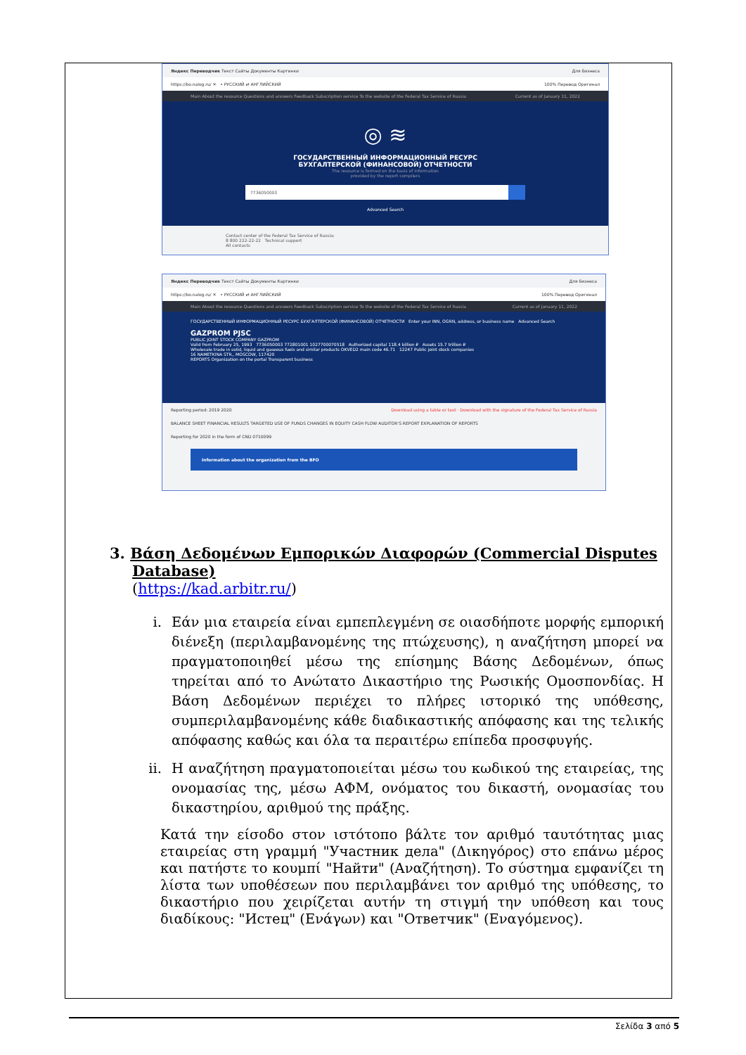Яндекс Переводчик Текст Сайты Документы Картинки Для бизнеса
https://bo.nalog.ru/ ✕ • РУССКИЙ ⇄ АНГЛИЙСКИЙ 100% Перевод Оригинал
Main About the resource Questions and answers Feedback Subscription service To the website of the Federal Tax Service of Russia Current as of January 11, 2022
◎ ≋
ГОСУДАРСТВЕННЫЙ ИНФОРМАЦИОННЫЙ РЕСУРС
БУХГАЛТЕРСКОЙ (ФИНАНСОВОЙ) ОТЧЕТНОСТИ
The resource is formed on the basis of information
provided by the report compilers
7736050003
Advanced Search
Contact center of the Federal Tax Service of Russia:
8 800 222-22-22 Technical support
All contacts
Яндекс Переводчик Текст Сайты Документы Картинки Для бизнеса
https://bo.nalog.ru/ ✕ • РУССКИЙ ⇄ АНГЛИЙСКИЙ 100% Перевод Оригинал
Main About the resource Questions and answers Feedback Subscription service To the website of the Federal Tax Service of Russia Current as of January 11, 2022
ГОСУДАРСТВЕННЫЙ ИНФОРМАЦИОННЫЙ РЕСУРС БУХГАЛТЕРСКОЙ (ФИНАНСОВОЙ) ОТЧЕТНОСТИ Enter your INN, OGRN, address, or business name Advanced Search
GAZPROM PJSC
PUBLIC JOINT STOCK COMPANY GAZPROM
Valid from February 25, 1993 7736050003 772801001 1027700070518 Authorized capital 118.4 billion ₽ Assets 15.7 trillion ₽
Wholesale trade in solid, liquid and gaseous fuels and similar products OKVED2 main code 46.71 12247 Public joint stock companies
16 NAMETKINA STR., MOSCOW, 117420
REPORTS Organization on the portal Transparent business
Reporting period: 2019 2020 Download using a table or text · Download with the signature of the Federal Tax Service of Russia
BALANCE SHEET FINANCIAL RESULTS TARGETED USE OF FUNDS CHANGES IN EQUITY CASH FLOW AUDITOR'S REPORT EXPLANATION OF REPORTS
Reporting for 2020 in the form of CND 0710099
Information about the organization from the BFO
3. Βάση Δεδομένων Εμπορικών Διαφορών (Commercial Disputes Database)
(https://kad.arbitr.ru/)
i. Εάν μια εταιρεία είναι εμπεπλεγμένη σε οιασδήποτε μορφής εμπορική διένεξη (περιλαμβανομένης της πτώχευσης), η αναζήτηση μπορεί να πραγματοποιηθεί μέσω της επίσημης Βάσης Δεδομένων, όπως τηρείται από το Ανώτατο Δικαστήριο της Ρωσικής Ομοσπονδίας. Η Βάση Δεδομένων περιέχει το πλήρες ιστορικό της υπόθεσης, συμπεριλαμβανομένης κάθε διαδικαστικής απόφασης και της τελικής απόφασης καθώς και όλα τα περαιτέρω επίπεδα προσφυγής.
ii. Η αναζήτηση πραγματοποιείται μέσω του κωδικού της εταιρείας, της ονομασίας της, μέσω ΑΦΜ, ονόματος του δικαστή, ονομασίας του δικαστηρίου, αριθμού της πράξης.
Κατά την είσοδο στον ιστότοπο βάλτε τον αριθμό ταυτότητας μιας εταιρείας στη γραμμή "Участник дела" (Δικηγόρος) στο επάνω μέρος και πατήστε το κουμπί "Найти" (Αναζήτηση). Το σύστημα εμφανίζει τη λίστα των υποθέσεων που περιλαμβάνει τον αριθμό της υπόθεσης, το δικαστήριο που χειρίζεται αυτήν τη στιγμή την υπόθεση και τους διαδίκους: "Истец" (Ενάγων) και "Ответчик" (Εναγόμενος).
Σελίδα 3 από 5